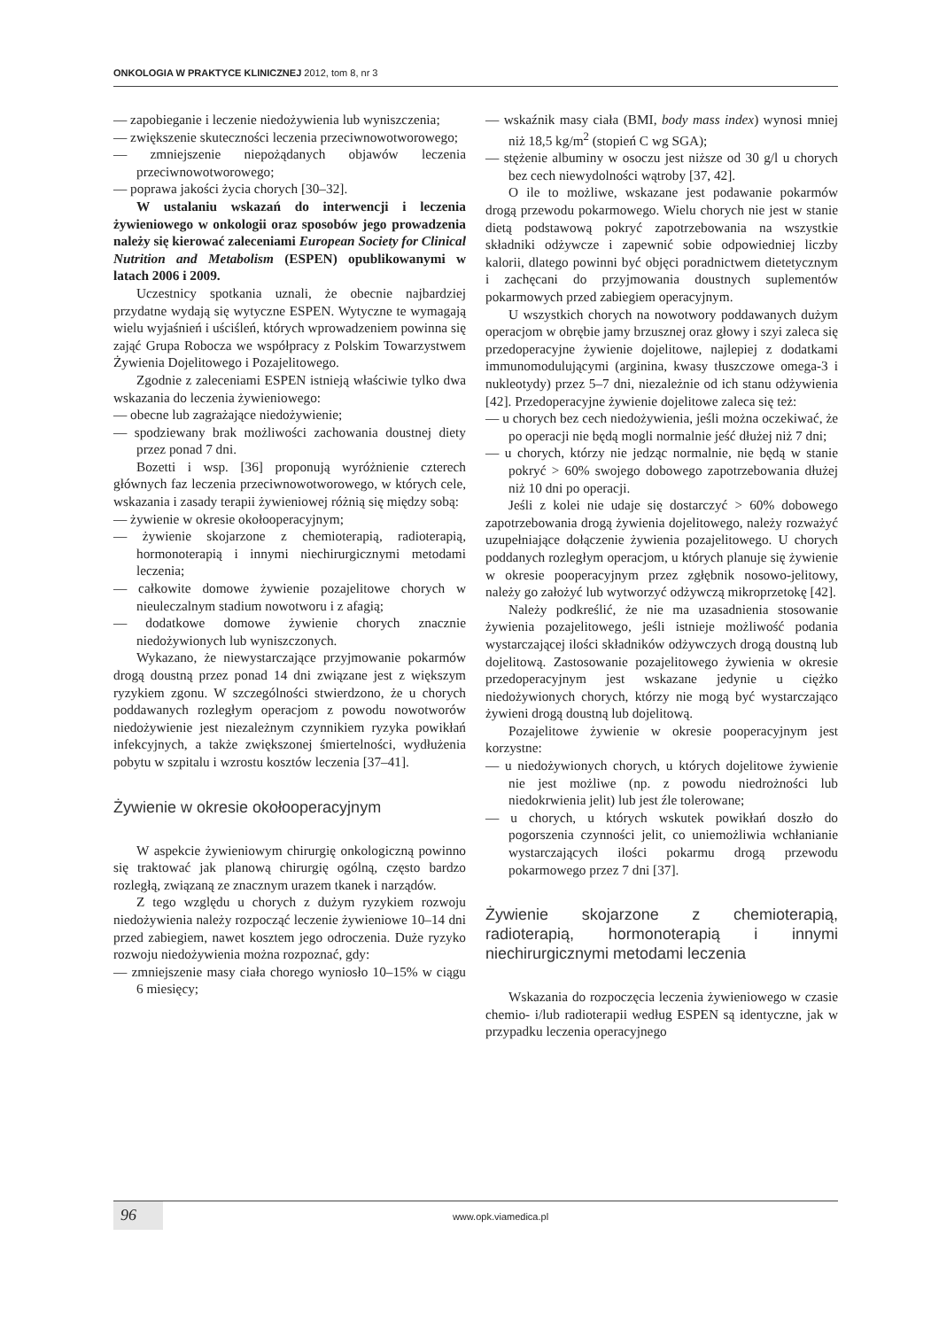ONKOLOGIA W PRAKTYCE KLINICZNEJ 2012, tom 8, nr 3
— zapobieganie i leczenie niedożywienia lub wyniszczenia;
— zwiększenie skuteczności leczenia przeciwnowotworowego;
— zmniejszenie niepożądanych objawów leczenia przeciwnowotworowego;
— poprawa jakości życia chorych [30–32].
W ustalaniu wskazań do interwencji i leczenia żywieniowego w onkologii oraz sposobów jego prowadzenia należy się kierować zaleceniami European Society for Clinical Nutrition and Metabolism (ESPEN) opublikowanymi w latach 2006 i 2009.
Uczestnicy spotkania uznali, że obecnie najbardziej przydatne wydają się wytyczne ESPEN. Wytyczne te wymagają wielu wyjaśnień i uściśleń, których wprowadzeniem powinna się zająć Grupa Robocza we współpracy z Polskim Towarzystwem Żywienia Dojelitowego i Pozajelitowego.
Zgodnie z zaleceniami ESPEN istnieją właściwie tylko dwa wskazania do leczenia żywieniowego:
— obecne lub zagrażające niedożywienie;
— spodziewany brak możliwości zachowania doustnej diety przez ponad 7 dni.
Bozetti i wsp. [36] proponują wyróżnienie czterech głównych faz leczenia przeciwnowotworowego, w których cele, wskazania i zasady terapii żywieniowej różnią się między sobą:
— żywienie w okresie okołooperacyjnym;
— żywienie skojarzone z chemioterapią, radioterapią, hormonoterapią i innymi niechirurgicznymi metodami leczenia;
— całkowite domowe żywienie pozajelitowe chorych w nieuleczalnym stadium nowotworu i z afagią;
— dodatkowe domowe żywienie chorych znacznie niedożywionych lub wyniszczonych.
Wykazano, że niewystarczające przyjmowanie pokarmów drogą doustną przez ponad 14 dni związane jest z większym ryzykiem zgonu. W szczególności stwierdzono, że u chorych poddawanych rozległym operacjom z powodu nowotworów niedożywienie jest niezależnym czynnikiem ryzyka powikłań infekcyjnych, a także zwiększonej śmiertelności, wydłużenia pobytu w szpitalu i wzrostu kosztów leczenia [37–41].
Żywienie w okresie okołooperacyjnym
W aspekcie żywieniowym chirurgię onkologiczną powinno się traktować jak planową chirurgię ogólną, często bardzo rozległą, związaną ze znacznym urazem tkanek i narządów.
Z tego względu u chorych z dużym ryzykiem rozwoju niedożywienia należy rozpocząć leczenie żywieniowe 10–14 dni przed zabiegiem, nawet kosztem jego odroczenia. Duże ryzyko rozwoju niedożywienia można rozpoznać, gdy:
— zmniejszenie masy ciała chorego wyniosło 10–15% w ciągu 6 miesięcy;
— wskaźnik masy ciała (BMI, body mass index) wynosi mniej niż 18,5 kg/m<sup>2</sup> (stopień C wg SGA);
— stężenie albuminy w osoczu jest niższe od 30 g/l u chorych bez cech niewydolności wątroby [37, 42].
O ile to możliwe, wskazane jest podawanie pokarmów drogą przewodu pokarmowego. Wielu chorych nie jest w stanie dietą podstawową pokryć zapotrzebowania na wszystkie składniki odżywcze i zapewnić sobie odpowiedniej liczby kalorii, dlatego powinni być objęci poradnictwem dietetycznym i zachęcani do przyjmowania doustnych suplementów pokarmowych przed zabiegiem operacyjnym.
U wszystkich chorych na nowotwory poddawanych dużym operacjom w obrębie jamy brzusznej oraz głowy i szyi zaleca się przedoperacyjne żywienie dojelitowe, najlepiej z dodatkami immunomodulującymi (arginina, kwasy tłuszczowe omega-3 i nukleotydy) przez 5–7 dni, niezależnie od ich stanu odżywienia [42]. Przedoperacyjne żywienie dojelitowe zaleca się też:
— u chorych bez cech niedożywienia, jeśli można oczekiwać, że po operacji nie będą mogli normalnie jeść dłużej niż 7 dni;
— u chorych, którzy nie jedząc normalnie, nie będą w stanie pokryć > 60% swojego dobowego zapotrzebowania dłużej niż 10 dni po operacji.
Jeśli z kolei nie udaje się dostarczyć > 60% dobowego zapotrzebowania drogą żywienia dojelitowego, należy rozważyć uzupełniające dołączenie żywienia pozajelitowego. U chorych poddanych rozległym operacjom, u których planuje się żywienie w okresie pooperacyjnym przez zgłębnik nosowo-jelitowy, należy go założyć lub wytworzyć odżywczą mikroprzetokę [42].
Należy podkreślić, że nie ma uzasadnienia stosowanie żywienia pozajelitowego, jeśli istnieje możliwość podania wystarczającej ilości składników odżywczych drogą doustną lub dojelitową. Zastosowanie pozajelitowego żywienia w okresie przedoperacyjnym jest wskazane jedynie u ciężko niedożywionych chorych, którzy nie mogą być wystarczająco żywieni drogą doustną lub dojelitową.
Pozajelitowe żywienie w okresie pooperacyjnym jest korzystne:
— u niedożywionych chorych, u których dojelitowe żywienie nie jest możliwe (np. z powodu niedrożności lub niedokrwienia jelit) lub jest źle tolerowane;
— u chorych, u których wskutek powikłań doszło do pogorszenia czynności jelit, co uniemożliwia wchłanianie wystarczających ilości pokarmu drogą przewodu pokarmowego przez 7 dni [37].
Żywienie skojarzone z chemioterapią, radioterapią, hormonoterapią i innymi niechirurgicznymi metodami leczenia
Wskazania do rozpoczęcia leczenia żywieniowego w czasie chemio- i/lub radioterapii według ESPEN są identyczne, jak w przypadku leczenia operacyjnego
96
www.opk.viamedica.pl